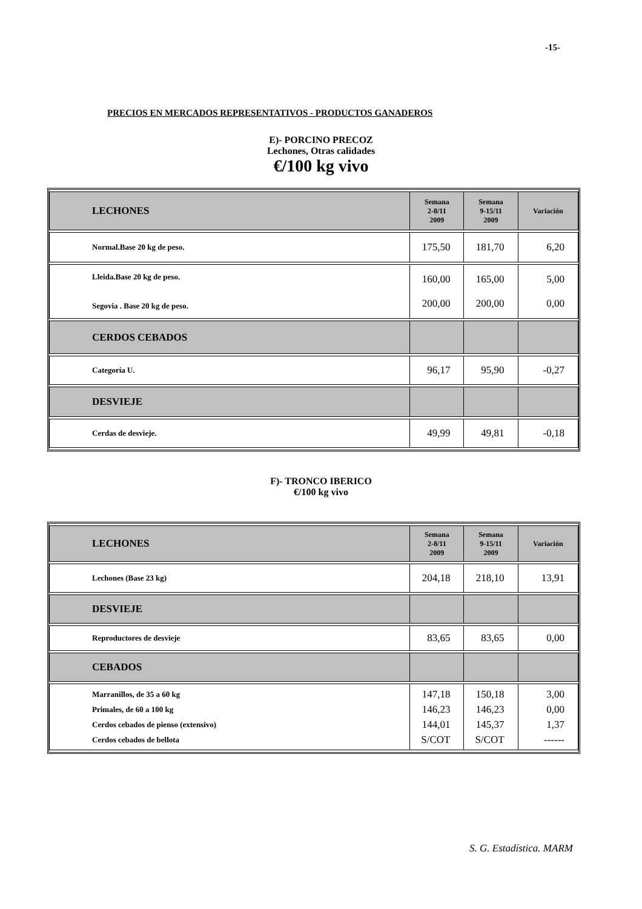-15-
PRECIOS EN MERCADOS REPRESENTATIVOS - PRODUCTOS GANADEROS
E)- PORCINO PRECOZ
Lechones, Otras calidades
€/100 kg vivo
| LECHONES | Semana 2-8/11 2009 | Semana 9-15/11 2009 | Variación |
| Normal.Base 20 kg de peso. | 175,50 | 181,70 | 6,20 |
| Lleida.Base 20 kg de peso. Segovia . Base 20 kg de peso. | 160,00 200,00 | 165,00 200,00 | 5,00 0,00 |
| CERDOS CEBADOS | | | |
| Categoría U. | 96,17 | 95,90 | -0,27 |
| DESVIEJE | | | |
| Cerdas de desvieje. | 49,99 | 49,81 | -0,18 |
F)- TRONCO IBERICO
€/100 kg vivo
| LECHONES | Semana 2-8/11 2009 | Semana 9-15/11 2009 | Variación |
| Lechones (Base 23 kg) | 204,18 | 218,10 | 13,91 |
| DESVIEJE | | | |
| Reproductores de desvieje | 83,65 | 83,65 | 0,00 |
| CEBADOS | | | |
| Marranillos, de 35 a 60 kg Primales, de 60 a 100 kg Cerdos cebados de pienso (extensivo) Cerdos cebados de bellota | 147,18 146,23 144,01 S/COT | 150,18 146,23 145,37 S/COT | 3,00 0,00 1,37 ------ |
S. G. Estadística. MARM